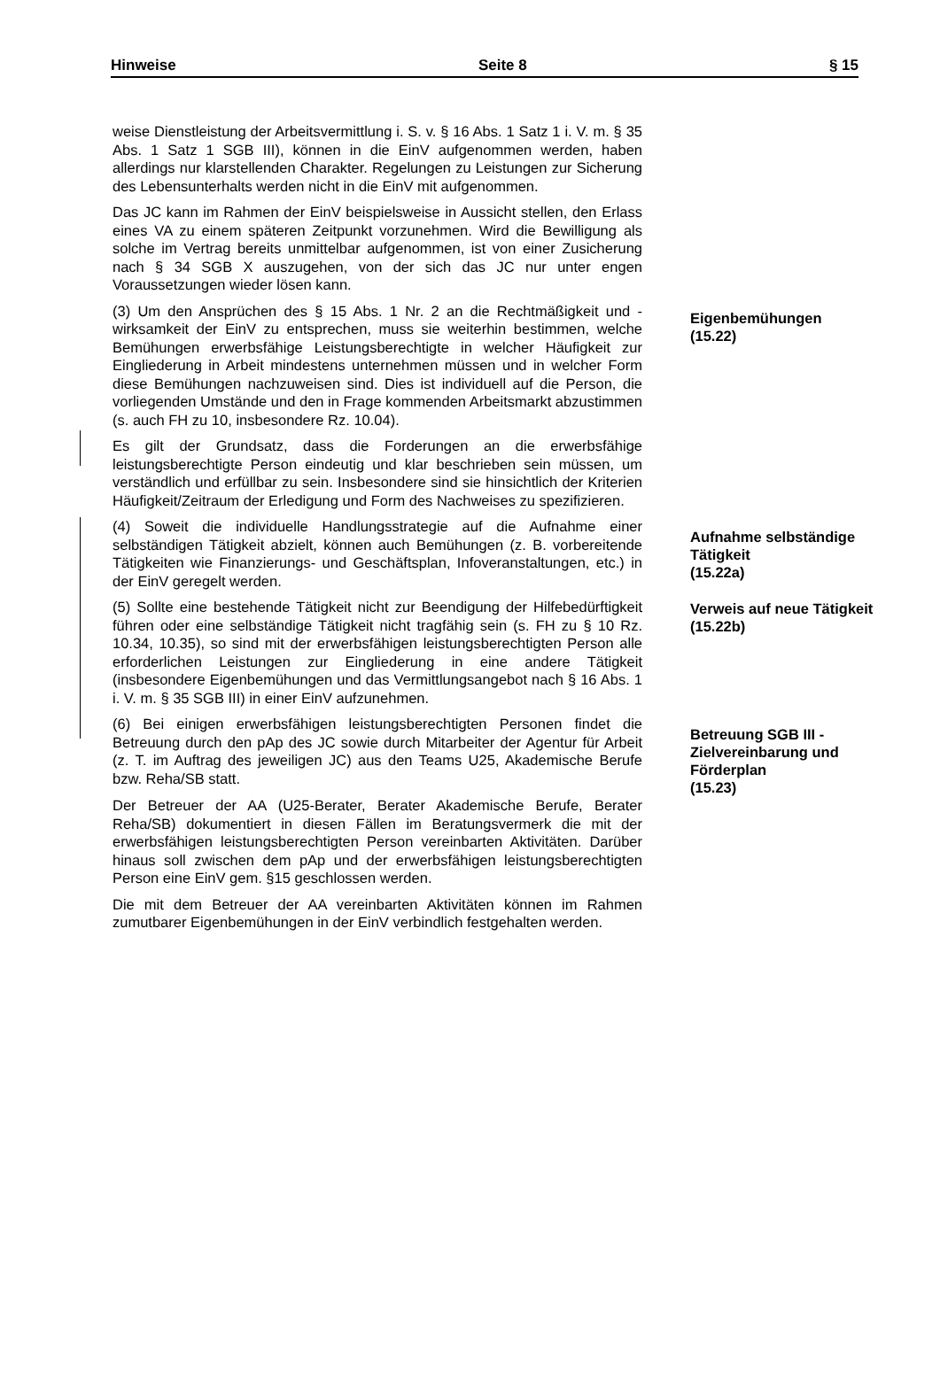Hinweise Seite 8 § 15
weise Dienstleistung der Arbeitsvermittlung i. S. v. § 16 Abs. 1 Satz 1 i. V. m. § 35 Abs. 1 Satz 1 SGB III), können in die EinV aufgenommen werden, haben allerdings nur klarstellenden Charakter. Regelungen zu Leistungen zur Sicherung des Lebensunterhalts werden nicht in die EinV mit aufgenommen.
Das JC kann im Rahmen der EinV beispielsweise in Aussicht stellen, den Erlass eines VA zu einem späteren Zeitpunkt vorzunehmen. Wird die Bewilligung als solche im Vertrag bereits unmittelbar aufgenommen, ist von einer Zusicherung nach § 34 SGB X auszugehen, von der sich das JC nur unter engen Voraussetzungen wieder lösen kann.
(3) Um den Ansprüchen des § 15 Abs. 1 Nr. 2 an die Rechtmäßigkeit und -wirksamkeit der EinV zu entsprechen, muss sie weiterhin bestimmen, welche Bemühungen erwerbsfähige Leistungsberechtigte in welcher Häufigkeit zur Eingliederung in Arbeit mindestens unternehmen müssen und in welcher Form diese Bemühungen nachzuweisen sind. Dies ist individuell auf die Person, die vorliegenden Umstände und den in Frage kommenden Arbeitsmarkt abzustimmen (s. auch FH zu 10, insbesondere Rz. 10.04).
Eigenbemühungen
(15.22)
Es gilt der Grundsatz, dass die Forderungen an die erwerbsfähige leistungsberechtigte Person eindeutig und klar beschrieben sein müssen, um verständlich und erfüllbar zu sein. Insbesondere sind sie hinsichtlich der Kriterien Häufigkeit/Zeitraum der Erledigung und Form des Nachweises zu spezifizieren.
(4) Soweit die individuelle Handlungsstrategie auf die Aufnahme einer selbständigen Tätigkeit abzielt, können auch Bemühungen (z. B. vorbereitende Tätigkeiten wie Finanzierungs- und Geschäftsplan, Infoveranstaltungen, etc.) in der EinV geregelt werden.
Aufnahme selbständige Tätigkeit
(15.22a)
(5) Sollte eine bestehende Tätigkeit nicht zur Beendigung der Hilfebedürftigkeit führen oder eine selbständige Tätigkeit nicht tragfähig sein (s. FH zu § 10 Rz. 10.34, 10.35), so sind mit der erwerbsfähigen leistungsberechtigten Person alle erforderlichen Leistungen zur Eingliederung in eine andere Tätigkeit (insbesondere Eigenbemühungen und das Vermittlungsangebot nach § 16 Abs. 1 i. V. m. § 35 SGB III) in einer EinV aufzunehmen.
Verweis auf neue Tätigkeit
(15.22b)
(6) Bei einigen erwerbsfähigen leistungsberechtigten Personen findet die Betreuung durch den pAp des JC sowie durch Mitarbeiter der Agentur für Arbeit (z. T. im Auftrag des jeweiligen JC) aus den Teams U25, Akademische Berufe bzw. Reha/SB statt.
Betreuung SGB III - Zielvereinbarung und Förderplan
(15.23)
Der Betreuer der AA (U25-Berater, Berater Akademische Berufe, Berater Reha/SB) dokumentiert in diesen Fällen im Beratungsvermerk die mit der erwerbsfähigen leistungsberechtigten Person vereinbarten Aktivitäten. Darüber hinaus soll zwischen dem pAp und der erwerbsfähigen leistungsberechtigten Person eine EinV gem. §15 geschlossen werden.
Die mit dem Betreuer der AA vereinbarten Aktivitäten können im Rahmen zumutbarer Eigenbemühungen in der EinV verbindlich festgehalten werden.